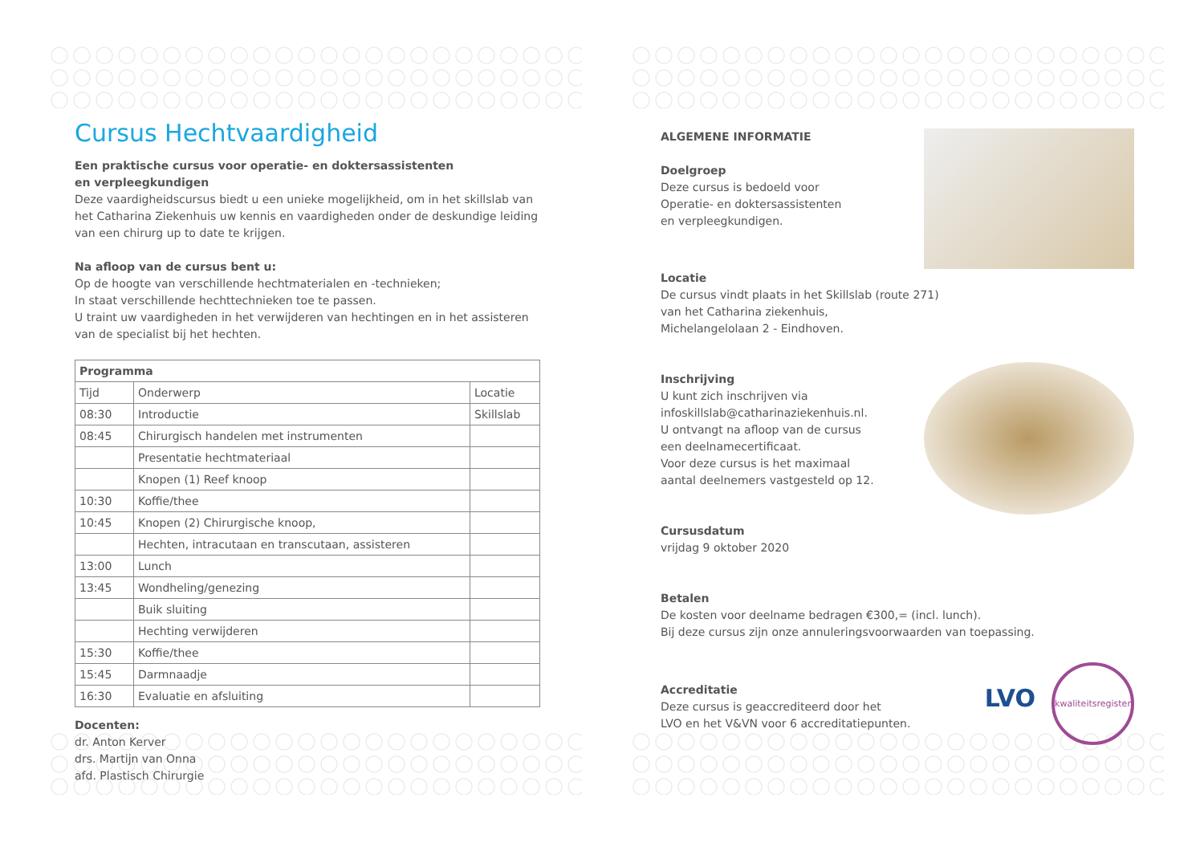Cursus Hechtvaardigheid
Een praktische cursus voor operatie- en doktersassistenten
en verpleegkundigen
Deze vaardigheidscursus biedt u een unieke mogelijkheid, om in het skillslab van het Catharina Ziekenhuis uw kennis en vaardigheden onder de deskundige leiding van een chirurg up to date te krijgen.
Na afloop van de cursus bent u:
Op de hoogte van verschillende hechtmaterialen en -technieken;
In staat verschillende hechttechnieken toe te passen.
U traint uw vaardigheden in het verwijderen van hechtingen en in het assisteren van de specialist bij het hechten.
| Programma | | |
| --- | --- | --- |
| Tijd | Onderwerp | Locatie |
| 08:30 | Introductie | Skillslab |
| 08:45 | Chirurgisch handelen met instrumenten | |
| | Presentatie hechtmateriaal | |
| | Knopen (1) Reef knoop | |
| 10:30 | Koffie/thee | |
| 10:45 | Knopen (2) Chirurgische knoop, | |
| | Hechten, intracutaan en transcutaan, assisteren | |
| 13:00 | Lunch | |
| 13:45 | Wondheling/genezing | |
| | Buik sluiting | |
| | Hechting verwijderen | |
| 15:30 | Koffie/thee | |
| 15:45 | Darmnaadje | |
| 16:30 | Evaluatie en afsluiting | |
Docenten:
dr. Anton Kerver
drs. Martijn van Onna
afd. Plastisch Chirurgie
ALGEMENE INFORMATIE
Doelgroep
Deze cursus is bedoeld voor
Operatie- en doktersassistenten
en verpleegkundigen.
Locatie
De cursus vindt plaats in het Skillslab (route 271)
van het Catharina ziekenhuis,
Michelangelolaan 2 - Eindhoven.
Inschrijving
U kunt zich inschrijven via
infoskillslab@catharinaziekenhuis.nl.
U ontvangt na afloop van de cursus
een deelnamecertificaat.
Voor deze cursus is het maximaal
aantal deelnemers vastgesteld op 12.
Cursusdatum
vrijdag 9 oktober 2020
Betalen
De kosten voor deelname bedragen €300,= (incl. lunch).
Bij deze cursus zijn onze annuleringsvoorwaarden van toepassing.
Accreditatie
Deze cursus is geaccrediteerd door het
LVO en het V&VN voor 6 accreditatiepunten.
LVO kwaliteitsregister